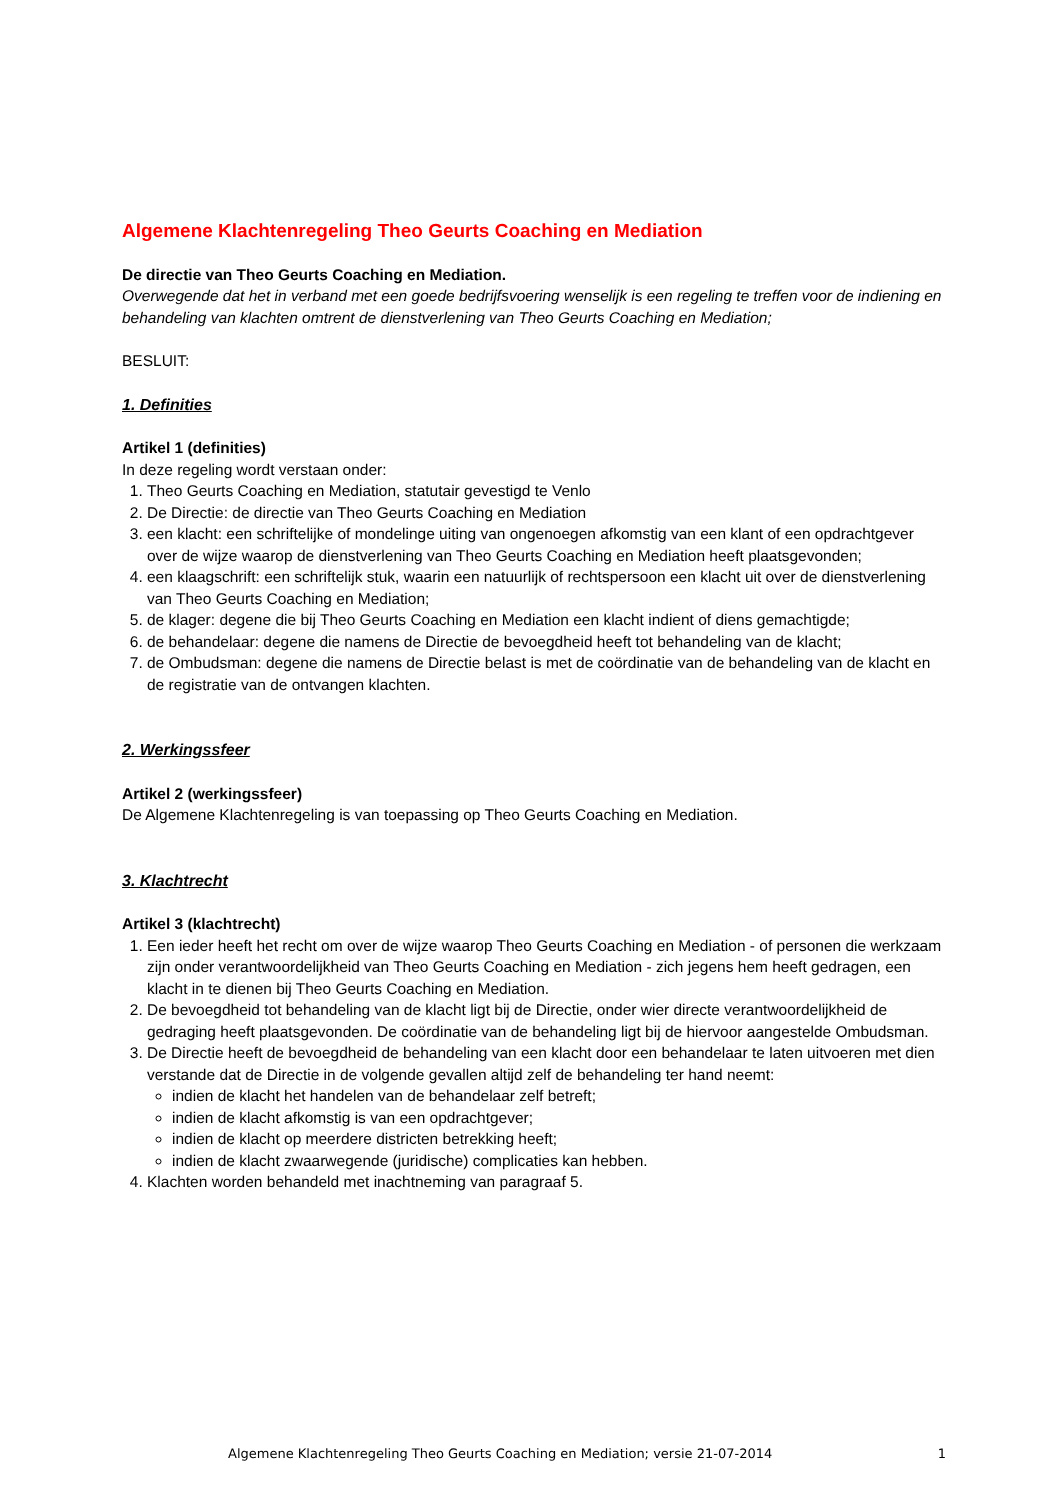Algemene Klachtenregeling Theo Geurts Coaching en Mediation
De directie van Theo Geurts Coaching en Mediation.
Overwegende dat het in verband met een goede bedrijfsvoering wenselijk is een regeling te treffen voor de indiening en behandeling van klachten omtrent de dienstverlening van Theo Geurts Coaching en Mediation;
BESLUIT:
1. Definities
Artikel 1 (definities)
In deze regeling wordt verstaan onder:
1. Theo Geurts Coaching en Mediation, statutair gevestigd te Venlo
2. De Directie: de directie van Theo Geurts Coaching en Mediation
3. een klacht: een schriftelijke of mondelinge uiting van ongenoegen afkomstig van een klant of een opdrachtgever over de wijze waarop de dienstverlening van Theo Geurts Coaching en Mediation heeft plaatsgevonden;
4. een klaagschrift: een schriftelijk stuk, waarin een natuurlijk of rechtspersoon een klacht uit over de dienstverlening van Theo Geurts Coaching en Mediation;
5. de klager: degene die bij Theo Geurts Coaching en Mediation een klacht indient of diens gemachtigde;
6. de behandelaar: degene die namens de Directie de bevoegdheid heeft tot behandeling van de klacht;
7. de Ombudsman: degene die namens de Directie belast is met de coördinatie van de behandeling van de klacht en de registratie van de ontvangen klachten.
2. Werkingssfeer
Artikel 2 (werkingssfeer)
De Algemene Klachtenregeling is van toepassing op Theo Geurts Coaching en Mediation.
3. Klachtrecht
Artikel 3 (klachtrecht)
1. Een ieder heeft het recht om over de wijze waarop Theo Geurts Coaching en Mediation - of personen die werkzaam zijn onder verantwoordelijkheid van Theo Geurts Coaching en Mediation - zich jegens hem heeft gedragen, een klacht in te dienen bij Theo Geurts Coaching en Mediation.
2. De bevoegdheid tot behandeling van de klacht ligt bij de Directie, onder wier directe verantwoordelijkheid de gedraging heeft plaatsgevonden. De coördinatie van de behandeling ligt bij de hiervoor aangestelde Ombudsman.
3. De Directie heeft de bevoegdheid de behandeling van een klacht door een behandelaar te laten uitvoeren met dien verstande dat de Directie in de volgende gevallen altijd zelf de behandeling ter hand neemt:
indien de klacht het handelen van de behandelaar zelf betreft;
indien de klacht afkomstig is van een opdrachtgever;
indien de klacht op meerdere districten betrekking heeft;
indien de klacht zwaarwegende (juridische) complicaties kan hebben.
4. Klachten worden behandeld met inachtneming van paragraaf 5.
Algemene Klachtenregeling Theo Geurts Coaching en Mediation; versie 21-07-2014 1